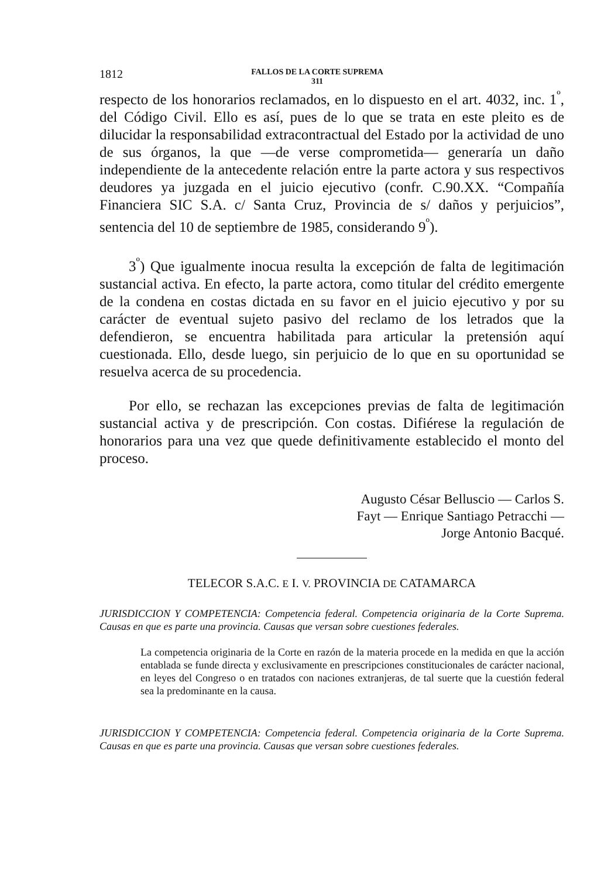1812 FALLOS DE LA CORTE SUPREMA
311
respecto de los honorarios reclamados, en lo dispuesto en el art. 4032, inc. 1<sup>º</sup>, del Código Civil. Ello es así, pues de lo que se trata en este pleito es de dilucidar la responsabilidad extracontractual del Estado por la actividad de uno de sus órganos, la que —de verse comprometida— generaría un daño independiente de la antecedente relación entre la parte actora y sus respectivos deudores ya juzgada en el juicio ejecutivo (confr. C.90.XX. “Compañía Financiera SIC S.A. c/ Santa Cruz, Provincia de s/ daños y perjuicios”, sentencia del 10 de septiembre de 1985, considerando 9<sup>º</sup>).
3<sup>º</sup>) Que igualmente inocua resulta la excepción de falta de legitimación sustancial activa. En efecto, la parte actora, como titular del crédito emergente de la condena en costas dictada en su favor en el juicio ejecutivo y por su carácter de eventual sujeto pasivo del reclamo de los letrados que la defendieron, se encuentra habilitada para articular la pretensión aquí cuestionada. Ello, desde luego, sin perjuicio de lo que en su oportunidad se resuelva acerca de su procedencia.
Por ello, se rechazan las excepciones previas de falta de legitimación sustancial activa y de prescripción. Con costas. Difiérese la regulación de honorarios para una vez que quede definitivamente establecido el monto del proceso.
Augusto César Belluscio — Carlos S.
Fayt — Enrique Santiago Petracchi —
Jorge Antonio Bacqué.
TELECOR S.A.C. E I. V. PROVINCIA DE CATAMARCA
JURISDICCION Y COMPETENCIA: Competencia federal. Competencia originaria de la Corte Suprema. Causas en que es parte una provincia. Causas que versan sobre cuestiones federales.
La competencia originaria de la Corte en razón de la materia procede en la medida en que la acción entablada se funde directa y exclusivamente en prescripciones constitucionales de carácter nacional, en leyes del Congreso o en tratados con naciones extranjeras, de tal suerte que la cuestión federal sea la predominante en la causa.
JURISDICCION Y COMPETENCIA: Competencia federal. Competencia originaria de la Corte Suprema. Causas en que es parte una provincia. Causas que versan sobre cuestiones federales.